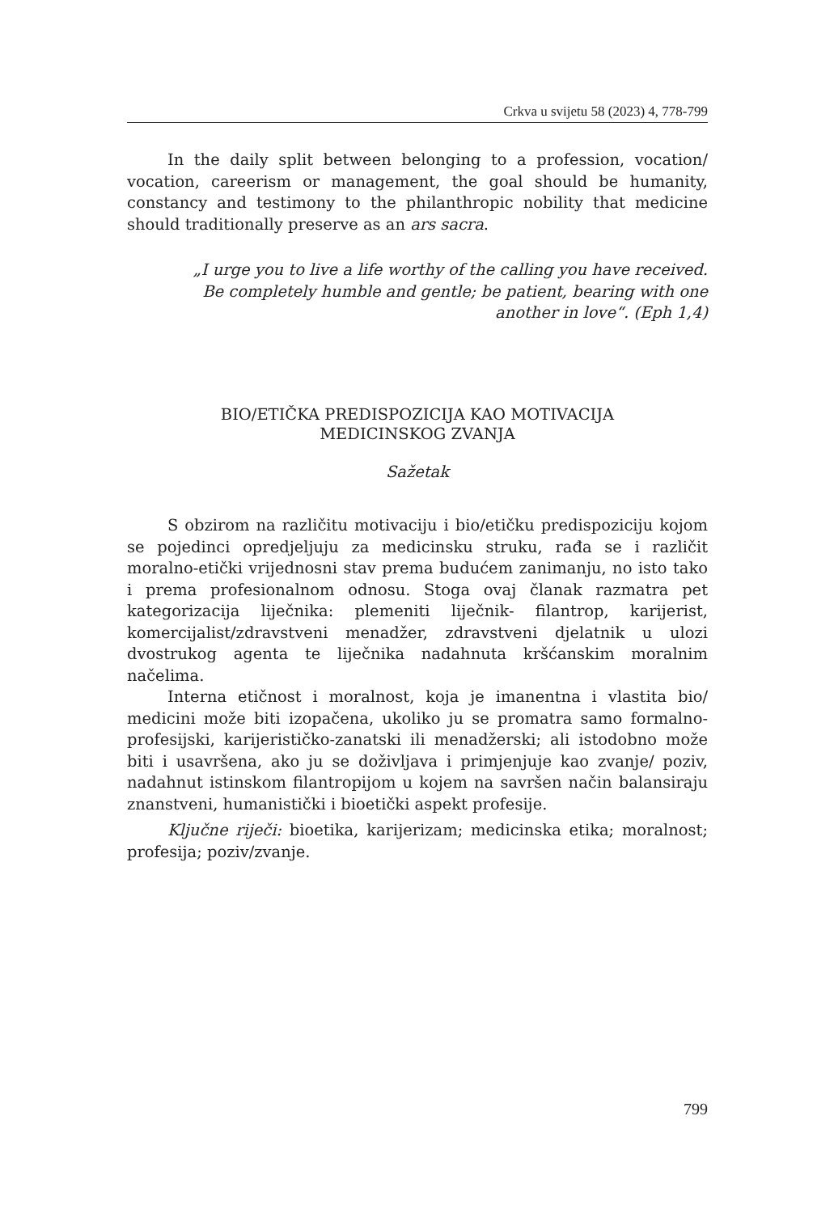Crkva u svijetu 58 (2023) 4, 778-799
In the daily split between belonging to a profession, vocation/ vocation, careerism or management, the goal should be humanity, constancy and testimony to the philanthropic nobility that medicine should traditionally preserve as an ars sacra.
„I urge you to live a life worthy of the calling you have received.
Be completely humble and gentle; be patient, bearing with one
another in love“. (Eph 1,4)
BIO/ETIČKA PREDISPOZICIJA KAO MOTIVACIJA
MEDICINSKOG ZVANJA
Sažetak
S obzirom na različitu motivaciju i bio/etičku predispoziciju kojom se pojedinci opredjeljuju za medicinsku struku, rađa se i različit moralno-etički vrijednosni stav prema budućem zanimanju, no isto tako i prema profesionalnom odnosu. Stoga ovaj članak razmatra pet kategorizacija liječnika: plemeniti liječnik- filantrop, karijerist, komercijalist/zdravstveni menadžer, zdravstveni djelatnik u ulozi dvostrukog agenta te liječnika nadahnuta kršćanskim moralnim načelima.
Interna etičnost i moralnost, koja je imanentna i vlastita bio/ medicini može biti izopačena, ukoliko ju se promatra samo formalno-profesijski, karijerističko-zanatski ili menadžerski; ali istodobno može biti i usavršena, ako ju se doživljava i primjenjuje kao zvanje/ poziv, nadahnut istinskom filantropijom u kojem na savršen način balansiraju znanstveni, humanistički i bioetički aspekt profesije.
Ključne riječi: bioetika, karijerizam; medicinska etika; moralnost; profesija; poziv/zvanje.
799